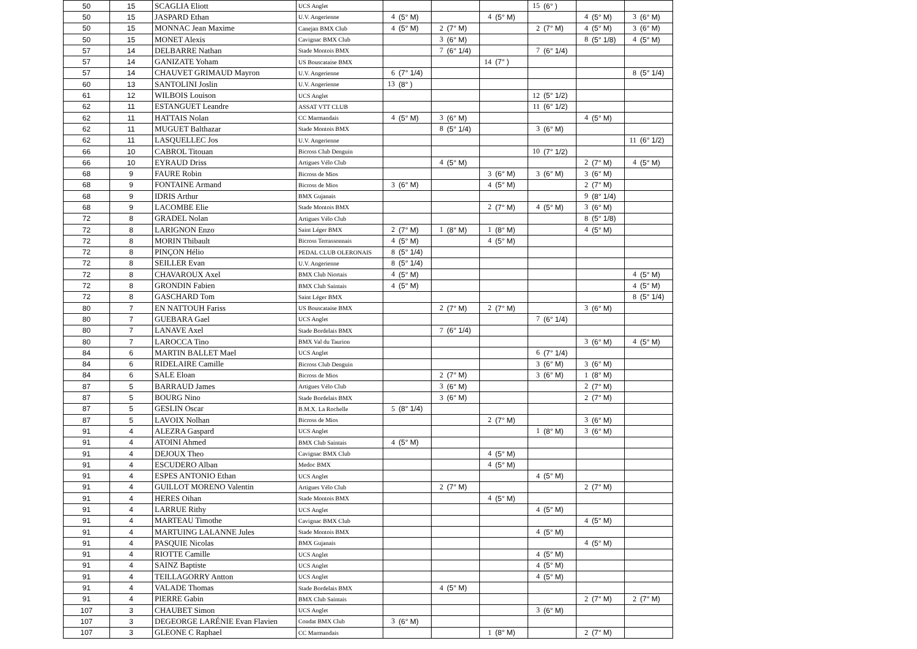| 50 | 15 | SCAGLIA Eliott | UCS Anglet | | | | | | | 15 | (6° ) | | | | |
| 50 | 15 | JASPARD Ethan | U.V. Angerienne | 4 | (5° M) | | | 4 | (5° M) | | | 4 | (5° M) | 3 | (6° M) |
| 50 | 15 | MONNAC Jean Maxime | Canejan BMX Club | 4 | (5° M) | 2 | (7° M) | | | 2 | (7° M) | 4 | (5° M) | 3 | (6° M) |
| 50 | 15 | MONET Alexis | Cavignac BMX Club | | | 3 | (6° M) | | | | | 8 | (5° 1/8) | 4 | (5° M) |
| 57 | 14 | DELBARRE Nathan | Stade Montois BMX | | | 7 | (6° 1/4) | | | 7 | (6° 1/4) | | | | |
| 57 | 14 | GANIZATE Yoham | US Bouscataise BMX | | | | | 14 | (7° ) | | | | | | |
| 57 | 14 | CHAUVET GRIMAUD Mayron | U.V. Angerienne | 6 | (7° 1/4) | | | | | | | | | 8 | (5° 1/4) |
| 60 | 13 | SANTOLINI Joslin | U.V. Angerienne | 13 | (8° ) | | | | | | | | | | |
| 61 | 12 | WILBOIS Louison | UCS Anglet | | | | | | | 12 | (5° 1/2) | | | | |
| 62 | 11 | ESTANGUET Leandre | ASSAT VTT CLUB | | | | | | | 11 | (6° 1/2) | | | | |
| 62 | 11 | HATTAIS Nolan | CC Marmandais | 4 | (5° M) | 3 | (6° M) | | | | | 4 | (5° M) | | |
| 62 | 11 | MUGUET Balthazar | Stade Montois BMX | | | 8 | (5° 1/4) | | | 3 | (6° M) | | | | |
| 62 | 11 | LASQUELLEC Jos | U.V. Angerienne | | | | | | | | | | | 11 | (6° 1/2) |
| 66 | 10 | CABROL Titouan | Bicross Club Denguin | | | | | | | 10 | (7° 1/2) | | | | |
| 66 | 10 | EYRAUD Driss | Artigues Vélo Club | | | 4 | (5° M) | | | | | 2 | (7° M) | 4 | (5° M) |
| 68 | 9 | FAURE Robin | Bicross de Mios | | | | | 3 | (6° M) | 3 | (6° M) | 3 | (6° M) | | |
| 68 | 9 | FONTAINE Armand | Bicross de Mios | 3 | (6° M) | | | 4 | (5° M) | | | 2 | (7° M) | | |
| 68 | 9 | IDRIS Arthur | BMX Gujanais | | | | | | | | | 9 | (8° 1/4) | | |
| 68 | 9 | LACOMBE Elie | Stade Montois BMX | | | | | 2 | (7° M) | 4 | (5° M) | 3 | (6° M) | | |
| 72 | 8 | GRADEL Nolan | Artigues Vélo Club | | | | | | | | | 8 | (5° 1/8) | | |
| 72 | 8 | LARIGNON Enzo | Saint Léger BMX | 2 | (7° M) | 1 | (8° M) | 1 | (8° M) | | | 4 | (5° M) | | |
| 72 | 8 | MORIN Thibault | Bicross Terrassonnais | 4 | (5° M) | | | 4 | (5° M) | | | | | | |
| 72 | 8 | PINÇON Hélio | PEDAL CLUB OLERONAIS | 8 | (5° 1/4) | | | | | | | | | | |
| 72 | 8 | SEILLER Evan | U.V. Angerienne | 8 | (5° 1/4) | | | | | | | | | | |
| 72 | 8 | CHAVAROUX Axel | BMX Club Niortais | 4 | (5° M) | | | | | | | | | 4 | (5° M) |
| 72 | 8 | GRONDIN Fabien | BMX Club Saintais | 4 | (5° M) | | | | | | | | | 4 | (5° M) |
| 72 | 8 | GASCHARD Tom | Saint Léger BMX | | | | | | | | | | | 8 | (5° 1/4) |
| 80 | 7 | EN NATTOUH Fariss | US Bouscataise BMX | | | 2 | (7° M) | 2 | (7° M) | | | 3 | (6° M) | | |
| 80 | 7 | GUEBARA Gael | UCS Anglet | | | | | | | 7 | (6° 1/4) | | | | |
| 80 | 7 | LANAVE Axel | Stade Bordelais BMX | | | 7 | (6° 1/4) | | | | | | | | |
| 80 | 7 | LAROCCA Tino | BMX Val du Taurion | | | | | | | | | 3 | (6° M) | 4 | (5° M) |
| 84 | 6 | MARTIN BALLET Mael | UCS Anglet | | | | | | | 6 | (7° 1/4) | | | | |
| 84 | 6 | RIDELAIRE Camille | Bicross Club Denguin | | | | | | | 3 | (6° M) | 3 | (6° M) | | |
| 84 | 6 | SALE Eloan | Bicross de Mios | | | 2 | (7° M) | | | 3 | (6° M) | 1 | (8° M) | | |
| 87 | 5 | BARRAUD James | Artigues Vélo Club | | | 3 | (6° M) | | | | | 2 | (7° M) | | |
| 87 | 5 | BOURG Nino | Stade Bordelais BMX | | | 3 | (6° M) | | | | | 2 | (7° M) | | |
| 87 | 5 | GESLIN Oscar | B.M.X. La Rochelle | 5 | (8° 1/4) | | | | | | | | | | |
| 87 | 5 | LAVOIX Nolhan | Bicross de Mios | | | | | 2 | (7° M) | | | 3 | (6° M) | | |
| 91 | 4 | ALEZRA Gaspard | UCS Anglet | | | | | | | 1 | (8° M) | 3 | (6° M) | | |
| 91 | 4 | ATOINI Ahmed | BMX Club Saintais | 4 | (5° M) | | | | | | | | | | |
| 91 | 4 | DEJOUX Theo | Cavignac BMX Club | | | | | 4 | (5° M) | | | | | | |
| 91 | 4 | ESCUDERO Alban | Medoc BMX | | | | | 4 | (5° M) | | | | | | |
| 91 | 4 | ESPES ANTONIO Ethan | UCS Anglet | | | | | | | 4 | (5° M) | | | | |
| 91 | 4 | GUILLOT MORENO Valentin | Artigues Vélo Club | | | 2 | (7° M) | | | | | 2 | (7° M) | | |
| 91 | 4 | HERES Oihan | Stade Montois BMX | | | | | 4 | (5° M) | | | | | | |
| 91 | 4 | LARRUE Rithy | UCS Anglet | | | | | | | 4 | (5° M) | | | | |
| 91 | 4 | MARTEAU Timothe | Cavignac BMX Club | | | | | | | | | 4 | (5° M) | | |
| 91 | 4 | MARTUING LALANNE Jules | Stade Montois BMX | | | | | | | 4 | (5° M) | | | | |
| 91 | 4 | PASQUIE Nicolas | BMX Gujanais | | | | | | | | | 4 | (5° M) | | |
| 91 | 4 | RIOTTE Camille | UCS Anglet | | | | | | | 4 | (5° M) | | | | |
| 91 | 4 | SAINZ Baptiste | UCS Anglet | | | | | | | 4 | (5° M) | | | | |
| 91 | 4 | TEILLAGORRY Antton | UCS Anglet | | | | | | | 4 | (5° M) | | | | |
| 91 | 4 | VALADE Thomas | Stade Bordelais BMX | | | 4 | (5° M) | | | | | | | | |
| 91 | 4 | PIERRE Gabin | BMX Club Saintais | | | | | | | | | 2 | (7° M) | 2 | (7° M) |
| 107 | 3 | CHAUBET Simon | UCS Anglet | | | | | | | 3 | (6° M) | | | | |
| 107 | 3 | DEGEORGE LARÉNIE Evan Flavien | Condat BMX Club | 3 | (6° M) | | | | | | | | | | |
| 107 | 3 | GLEONE C Raphael | CC Marmandais | | | | | 1 | (8° M) | | | 2 | (7° M) | | |